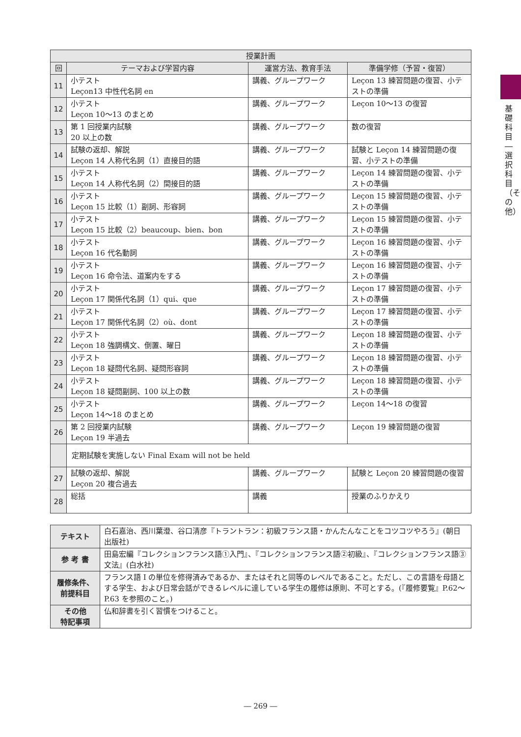基礎科目―選択科目（その他）
| 授業計画 | | | |
| --- | --- | --- | --- |
| 回 | テーマおよび学習内容 | 運営方法、教育手法 | 準備学修（予習・復習） |
| 11 | 小テスト Leçon13 中性代名詞 en | 講義、グループワーク | Leçon 13 練習問題の復習、小テストの準備 |
| 12 | 小テスト Leçon 10～13 のまとめ | 講義、グループワーク | Leçon 10～13 の復習 |
| 13 | 第 1 回授業内試験 20 以上の数 | 講義、グループワーク | 数の復習 |
| 14 | 試験の返却、解説 Leçon 14 人称代名詞（1）直接目的語 | 講義、グループワーク | 試験と Leçon 14 練習問題の復習、小テストの準備 |
| 15 | 小テスト Leçon 14 人称代名詞（2）間接目的語 | 講義、グループワーク | Leçon 14 練習問題の復習、小テストの準備 |
| 16 | 小テスト Leçon 15 比較（1）副詞、形容詞 | 講義、グループワーク | Leçon 15 練習問題の復習、小テストの準備 |
| 17 | 小テスト Leçon 15 比較（2）beaucoup、bien、bon | 講義、グループワーク | Leçon 15 練習問題の復習、小テストの準備 |
| 18 | 小テスト Leçon 16 代名動詞 | 講義、グループワーク | Leçon 16 練習問題の復習、小テストの準備 |
| 19 | 小テスト Leçon 16 命令法、道案内をする | 講義、グループワーク | Leçon 16 練習問題の復習、小テストの準備 |
| 20 | 小テスト Leçon 17 関係代名詞（1）qui、que | 講義、グループワーク | Leçon 17 練習問題の復習、小テストの準備 |
| 21 | 小テスト Leçon 17 関係代名詞（2）où、dont | 講義、グループワーク | Leçon 17 練習問題の復習、小テストの準備 |
| 22 | 小テスト Leçon 18 強調構文、倒置、曜日 | 講義、グループワーク | Leçon 18 練習問題の復習、小テストの準備 |
| 23 | 小テスト Leçon 18 疑問代名詞、疑問形容詞 | 講義、グループワーク | Leçon 18 練習問題の復習、小テストの準備 |
| 24 | 小テスト Leçon 18 疑問副詞、100 以上の数 | 講義、グループワーク | Leçon 18 練習問題の復習、小テストの準備 |
| 25 | 小テスト Leçon 14～18 のまとめ | 講義、グループワーク | Leçon 14～18 の復習 |
| 26 | 第 2 回授業内試験 Leçon 19 半過去 | 講義、グループワーク | Leçon 19 練習問題の復習 |
| | 定期試験を実施しない Final Exam will not be held | | |
| 27 | 試験の返却、解説 Leçon 20 複合過去 | 講義、グループワーク | 試験と Leçon 20 練習問題の復習 |
| 28 | 総括 | 講義 | 授業のふりかえり |
| テキスト | 白石嘉治、西川葉澄、谷口清彦『トラントラン：初級フランス語・かんたんなことをコツコツやろう』(朝日出版社) |
| 参 考 書 | 田島宏編『コレクションフランス語①入門』、『コレクションフランス語②初級』、『コレクションフランス語③文法』(白水社) |
| 履修条件、 前提科目 | フランス語 I の単位を修得済みであるか、またはそれと同等のレベルであること。ただし、この言語を母語とする学生、および日常会話ができるレベルに達している学生の履修は原則、不可とする。(『履修要覧』P.62～P.63 を参照のこと。) |
| その他 特記事項 | 仏和辞書を引く習慣をつけること。 |
― 269 ―